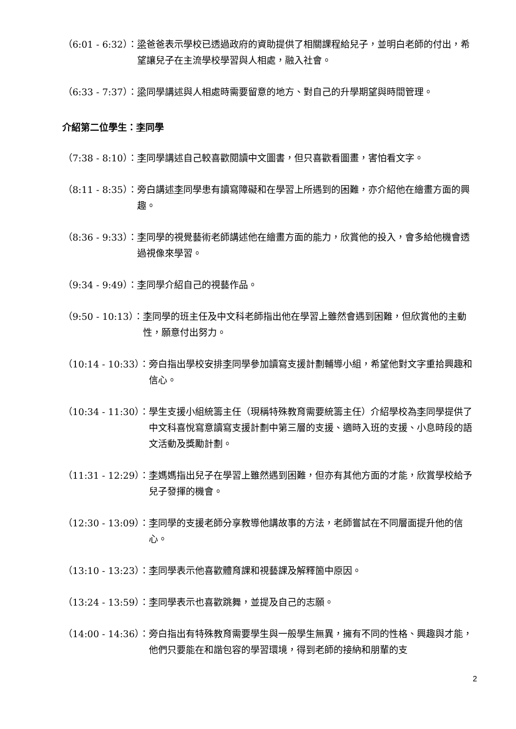（6:01 - 6:32）： 梁爸爸表示學校已透過政府的資助提供了相關課程給兒子，並明白老師的付出，希望讓兒子在主流學校學習與人相處，融入社會。
（6:33 - 7:37）： 梁同學講述與人相處時需要留意的地方、對自己的升學期望與時間管理。
介紹第二位學生：李同學
（7:38 - 8:10）： 李同學講述自己較喜歡閱讀中文圖書，但只喜歡看圖畫，害怕看文字。
（8:11 - 8:35）： 旁白講述李同學患有讀寫障礙和在學習上所遇到的困難，亦介紹他在繪畫方面的興趣。
（8:36 - 9:33）： 李同學的視覺藝術老師講述他在繪畫方面的能力，欣賞他的投入，會多給他機會透過視像來學習。
（9:34 - 9:49）： 李同學介紹自己的視藝作品。
（9:50 - 10:13）： 李同學的班主任及中文科老師指出他在學習上雖然會遇到困難，但欣賞他的主動性，願意付出努力。
（10:14 - 10:33）： 旁白指出學校安排李同學參加讀寫支援計劃輔導小組，希望他對文字重拾興趣和信心。
（10:34 - 11:30）： 學生支援小組統籌主任（現稱特殊教育需要統籌主任）介紹學校為李同學提供了中文科喜悅寫意讀寫支援計劃中第三層的支援、適時入班的支援、小息時段的語文活動及獎勵計劃。
（11:31 - 12:29）： 李媽媽指出兒子在學習上雖然遇到困難，但亦有其他方面的才能，欣賞學校給予兒子發揮的機會。
（12:30 - 13:09）： 李同學的支援老師分享教導他講故事的方法，老師嘗試在不同層面提升他的信心。
（13:10 - 13:23）： 李同學表示他喜歡體育課和視藝課及解釋箇中原因。
（13:24 - 13:59）： 李同學表示也喜歡跳舞，並提及自己的志願。
（14:00 - 14:36）： 旁白指出有特殊教育需要學生與一般學生無異，擁有不同的性格、興趣與才能，他們只要能在和諧包容的學習環境，得到老師的接納和朋輩的支
2